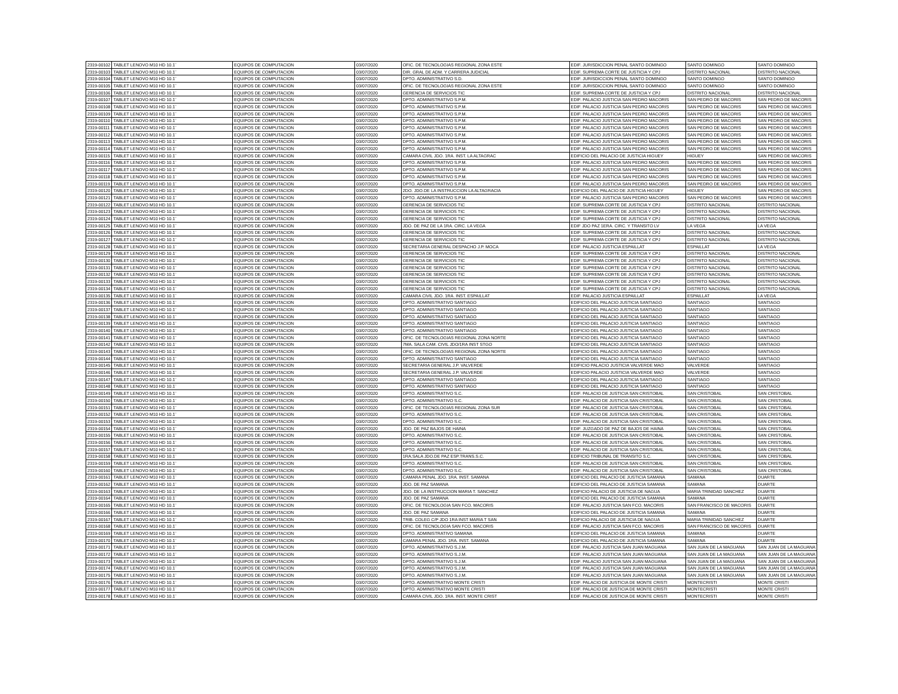| 2319-00102 | TABLET LENOVO M10 HD 10.1¨ | EQUIPOS DE COMPUTACION | 03/07/2020 | OFIC. DE TECNOLOGIAS REGIONAL ZONA ESTE | EDIF. JURISDICCION PENAL SANTO DOMINGO | SANTO DOMINGO | SANTO DOMINGO |
| 2319-00103 | TABLET LENOVO M10 HD 10.1¨ | EQUIPOS DE COMPUTACION | 03/07/2020 | DIR. GRAL DE ADM. Y CARRERA JUDICIAL | EDIF. SUPREMA CORTE DE JUSTICIA Y CPJ | DISTRITO NACIONAL | DISTRITO NACIONAL |
| 2319-00104 | TABLET LENOVO M10 HD 10.1¨ | EQUIPOS DE COMPUTACION | 03/07/2020 | DPTO. ADMINISTRATIVO S.D. | EDIF. JURISDICCION PENAL SANTO DOMINGO | SANTO DOMINGO | SANTO DOMINGO |
| 2319-00105 | TABLET LENOVO M10 HD 10.1¨ | EQUIPOS DE COMPUTACION | 03/07/2020 | OFIC. DE TECNOLOGIAS REGIONAL ZONA ESTE | EDIF. JURISDICCION PENAL SANTO DOMINGO | SANTO DOMINGO | SANTO DOMINGO |
| 2319-00106 | TABLET LENOVO M10 HD 10.1¨ | EQUIPOS DE COMPUTACION | 03/07/2020 | GERENCIA DE SERVICIOS TIC | EDIF. SUPREMA CORTE DE JUSTICIA Y CPJ | DISTRITO NACIONAL | DISTRITO NACIONAL |
| 2319-00107 | TABLET LENOVO M10 HD 10.1¨ | EQUIPOS DE COMPUTACION | 03/07/2020 | DPTO. ADMINISTRATIVO S.P.M. | EDIF. PALACIO JUSTICIA SAN PEDRO MACORIS | SAN PEDRO DE MACORIS | SAN PEDRO DE MACORIS |
| 2319-00108 | TABLET LENOVO M10 HD 10.1¨ | EQUIPOS DE COMPUTACION | 03/07/2020 | DPTO. ADMINISTRATIVO S.P.M. | EDIF. PALACIO JUSTICIA SAN PEDRO MACORIS | SAN PEDRO DE MACORIS | SAN PEDRO DE MACORIS |
| 2319-00109 | TABLET LENOVO M10 HD 10.1¨ | EQUIPOS DE COMPUTACION | 03/07/2020 | DPTO. ADMINISTRATIVO S.P.M. | EDIF. PALACIO JUSTICIA SAN PEDRO MACORIS | SAN PEDRO DE MACORIS | SAN PEDRO DE MACORIS |
| 2319-00110 | TABLET LENOVO M10 HD 10.1¨ | EQUIPOS DE COMPUTACION | 03/07/2020 | DPTO. ADMINISTRATIVO S.P.M. | EDIF. PALACIO JUSTICIA SAN PEDRO MACORIS | SAN PEDRO DE MACORIS | SAN PEDRO DE MACORIS |
| 2319-00111 | TABLET LENOVO M10 HD 10.1¨ | EQUIPOS DE COMPUTACION | 03/07/2020 | DPTO. ADMINISTRATIVO S.P.M. | EDIF. PALACIO JUSTICIA SAN PEDRO MACORIS | SAN PEDRO DE MACORIS | SAN PEDRO DE MACORIS |
| 2319-00112 | TABLET LENOVO M10 HD 10.1¨ | EQUIPOS DE COMPUTACION | 03/07/2020 | DPTO. ADMINISTRATIVO S.P.M. | EDIF. PALACIO JUSTICIA SAN PEDRO MACORIS | SAN PEDRO DE MACORIS | SAN PEDRO DE MACORIS |
| 2319-00113 | TABLET LENOVO M10 HD 10.1¨ | EQUIPOS DE COMPUTACION | 03/07/2020 | DPTO. ADMINISTRATIVO S.P.M. | EDIF. PALACIO JUSTICIA SAN PEDRO MACORIS | SAN PEDRO DE MACORIS | SAN PEDRO DE MACORIS |
| 2319-00114 | TABLET LENOVO M10 HD 10.1¨ | EQUIPOS DE COMPUTACION | 03/07/2020 | DPTO. ADMINISTRATIVO S.P.M. | EDIF. PALACIO JUSTICIA SAN PEDRO MACORIS | SAN PEDRO DE MACORIS | SAN PEDRO DE MACORIS |
| 2319-00115 | TABLET LENOVO M10 HD 10.1¨ | EQUIPOS DE COMPUTACION | 03/07/2020 | CAMARA CIVIL JDO. 1RA. INST. LA ALTAGRAC | EDIFICIO DEL PALACIO DE JUSTICIA HIGUEY | HIGUEY | SAN PEDRO DE MACORIS |
| 2319-00116 | TABLET LENOVO M10 HD 10.1¨ | EQUIPOS DE COMPUTACION | 03/07/2020 | DPTO. ADMINISTRATIVO S.P.M. | EDIF. PALACIO JUSTICIA SAN PEDRO MACORIS | SAN PEDRO DE MACORIS | SAN PEDRO DE MACORIS |
| 2319-00117 | TABLET LENOVO M10 HD 10.1¨ | EQUIPOS DE COMPUTACION | 03/07/2020 | DPTO. ADMINISTRATIVO S.P.M. | EDIF. PALACIO JUSTICIA SAN PEDRO MACORIS | SAN PEDRO DE MACORIS | SAN PEDRO DE MACORIS |
| 2319-00118 | TABLET LENOVO M10 HD 10.1¨ | EQUIPOS DE COMPUTACION | 03/07/2020 | DPTO. ADMINISTRATIVO S.P.M. | EDIF. PALACIO JUSTICIA SAN PEDRO MACORIS | SAN PEDRO DE MACORIS | SAN PEDRO DE MACORIS |
| 2319-00119 | TABLET LENOVO M10 HD 10.1¨ | EQUIPOS DE COMPUTACION | 03/07/2020 | DPTO. ADMINISTRATIVO S.P.M. | EDIF. PALACIO JUSTICIA SAN PEDRO MACORIS | SAN PEDRO DE MACORIS | SAN PEDRO DE MACORIS |
| 2319-00120 | TABLET LENOVO M10 HD 10.1¨ | EQUIPOS DE COMPUTACION | 03/07/2020 | 2DO. JDO.DE LA INSTRUCCION LA ALTAGRACIA | EDIFICIO DEL PALACIO DE JUSTICIA HIGUEY | HIGUEY | SAN PEDRO DE MACORIS |
| 2319-00121 | TABLET LENOVO M10 HD 10.1¨ | EQUIPOS DE COMPUTACION | 03/07/2020 | DPTO. ADMINISTRATIVO S.P.M. | EDIF. PALACIO JUSTICIA SAN PEDRO MACORIS | SAN PEDRO DE MACORIS | SAN PEDRO DE MACORIS |
| 2319-00122 | TABLET LENOVO M10 HD 10.1¨ | EQUIPOS DE COMPUTACION | 03/07/2020 | GERENCIA DE SERVICIOS TIC | EDIF. SUPREMA CORTE DE JUSTICIA Y CPJ | DISTRITO NACIONAL | DISTRITO NACIONAL |
| 2319-00123 | TABLET LENOVO M10 HD 10.1¨ | EQUIPOS DE COMPUTACION | 03/07/2020 | GERENCIA DE SERVICIOS TIC | EDIF. SUPREMA CORTE DE JUSTICIA Y CPJ | DISTRITO NACIONAL | DISTRITO NACIONAL |
| 2319-00124 | TABLET LENOVO M10 HD 10.1¨ | EQUIPOS DE COMPUTACION | 03/07/2020 | GERENCIA DE SERVICIOS TIC | EDIF. SUPREMA CORTE DE JUSTICIA Y CPJ | DISTRITO NACIONAL | DISTRITO NACIONAL |
| 2319-00125 | TABLET LENOVO M10 HD 10.1¨ | EQUIPOS DE COMPUTACION | 03/07/2020 | JDO. DE PAZ DE LA 1RA. CIRC. LA VEGA | EDIF JDO PAZ 1ERA. CIRC. Y TRANSITO LV | LA VEGA | LA VEGA |
| 2319-00126 | TABLET LENOVO M10 HD 10.1¨ | EQUIPOS DE COMPUTACION | 03/07/2020 | GERENCIA DE SERVICIOS TIC | EDIF. SUPREMA CORTE DE JUSTICIA Y CPJ | DISTRITO NACIONAL | DISTRITO NACIONAL |
| 2319-00127 | TABLET LENOVO M10 HD 10.1¨ | EQUIPOS DE COMPUTACION | 03/07/2020 | GERENCIA DE SERVICIOS TIC | EDIF. SUPREMA CORTE DE JUSTICIA Y CPJ | DISTRITO NACIONAL | DISTRITO NACIONAL |
| 2319-00128 | TABLET LENOVO M10 HD 10.1¨ | EQUIPOS DE COMPUTACION | 03/07/2020 | SECRETARIA GENERAL DESPACHO J.P. MOCA | EDIF. PALACIO JUSTICIA ESPAILLAT | ESPAILLAT | LA VEGA |
| 2319-00129 | TABLET LENOVO M10 HD 10.1¨ | EQUIPOS DE COMPUTACION | 03/07/2020 | GERENCIA DE SERVICIOS TIC | EDIF. SUPREMA CORTE DE JUSTICIA Y CPJ | DISTRITO NACIONAL | DISTRITO NACIONAL |
| 2319-00130 | TABLET LENOVO M10 HD 10.1¨ | EQUIPOS DE COMPUTACION | 03/07/2020 | GERENCIA DE SERVICIOS TIC | EDIF. SUPREMA CORTE DE JUSTICIA Y CPJ | DISTRITO NACIONAL | DISTRITO NACIONAL |
| 2319-00131 | TABLET LENOVO M10 HD 10.1¨ | EQUIPOS DE COMPUTACION | 03/07/2020 | GERENCIA DE SERVICIOS TIC | EDIF. SUPREMA CORTE DE JUSTICIA Y CPJ | DISTRITO NACIONAL | DISTRITO NACIONAL |
| 2319-00132 | TABLET LENOVO M10 HD 10.1¨ | EQUIPOS DE COMPUTACION | 03/07/2020 | GERENCIA DE SERVICIOS TIC | EDIF. SUPREMA CORTE DE JUSTICIA Y CPJ | DISTRITO NACIONAL | DISTRITO NACIONAL |
| 2319-00133 | TABLET LENOVO M10 HD 10.1¨ | EQUIPOS DE COMPUTACION | 03/07/2020 | GERENCIA DE SERVICIOS TIC | EDIF. SUPREMA CORTE DE JUSTICIA Y CPJ | DISTRITO NACIONAL | DISTRITO NACIONAL |
| 2319-00134 | TABLET LENOVO M10 HD 10.1¨ | EQUIPOS DE COMPUTACION | 03/07/2020 | GERENCIA DE SERVICIOS TIC | EDIF. SUPREMA CORTE DE JUSTICIA Y CPJ | DISTRITO NACIONAL | DISTRITO NACIONAL |
| 2319-00135 | TABLET LENOVO M10 HD 10.1¨ | EQUIPOS DE COMPUTACION | 03/07/2020 | CAMARA CIVIL JDO. 1RA. INST. ESPAILLAT | EDIF. PALACIO JUSTICIA ESPAILLAT | ESPAILLAT | LA VEGA |
| 2319-00136 | TABLET LENOVO M10 HD 10.1¨ | EQUIPOS DE COMPUTACION | 03/07/2020 | DPTO. ADMINISTRATIVO SANTIAGO | EDIFICIO DEL PALACIO JUSTICIA SANTIAGO | SANTIAGO | SANTIAGO |
| 2319-00137 | TABLET LENOVO M10 HD 10.1¨ | EQUIPOS DE COMPUTACION | 03/07/2020 | DPTO. ADMINISTRATIVO SANTIAGO | EDIFICIO DEL PALACIO JUSTICIA SANTIAGO | SANTIAGO | SANTIAGO |
| 2319-00138 | TABLET LENOVO M10 HD 10.1¨ | EQUIPOS DE COMPUTACION | 03/07/2020 | DPTO. ADMINISTRATIVO SANTIAGO | EDIFICIO DEL PALACIO JUSTICIA SANTIAGO | SANTIAGO | SANTIAGO |
| 2319-00139 | TABLET LENOVO M10 HD 10.1¨ | EQUIPOS DE COMPUTACION | 03/07/2020 | DPTO. ADMINISTRATIVO SANTIAGO | EDIFICIO DEL PALACIO JUSTICIA SANTIAGO | SANTIAGO | SANTIAGO |
| 2319-00140 | TABLET LENOVO M10 HD 10.1¨ | EQUIPOS DE COMPUTACION | 03/07/2020 | DPTO. ADMINISTRATIVO SANTIAGO | EDIFICIO DEL PALACIO JUSTICIA SANTIAGO | SANTIAGO | SANTIAGO |
| 2319-00141 | TABLET LENOVO M10 HD 10.1¨ | EQUIPOS DE COMPUTACION | 03/07/2020 | OFIC. DE TECNOLOGIAS REGIONAL ZONA NORTE | EDIFICIO DEL PALACIO JUSTICIA SANTIAGO | SANTIAGO | SANTIAGO |
| 2319-00142 | TABLET LENOVO M10 HD 10.1¨ | EQUIPOS DE COMPUTACION | 03/07/2020 | 7MA. SALA CAM. CIVIL JDO/1RA INST STGO | EDIFICIO DEL PALACIO JUSTICIA SANTIAGO | SANTIAGO | SANTIAGO |
| 2319-00143 | TABLET LENOVO M10 HD 10.1¨ | EQUIPOS DE COMPUTACION | 03/07/2020 | OFIC. DE TECNOLOGIAS REGIONAL ZONA NORTE | EDIFICIO DEL PALACIO JUSTICIA SANTIAGO | SANTIAGO | SANTIAGO |
| 2319-00144 | TABLET LENOVO M10 HD 10.1¨ | EQUIPOS DE COMPUTACION | 03/07/2020 | DPTO. ADMINISTRATIVO SANTIAGO | EDIFICIO DEL PALACIO JUSTICIA SANTIAGO | SANTIAGO | SANTIAGO |
| 2319-00145 | TABLET LENOVO M10 HD 10.1¨ | EQUIPOS DE COMPUTACION | 03/07/2020 | SECRETARIA GENERAL J.P. VALVERDE | EDIFICIO PALACIO JUSTICIA VALVERDE MAO | VALVERDE | SANTIAGO |
| 2319-00146 | TABLET LENOVO M10 HD 10.1¨ | EQUIPOS DE COMPUTACION | 03/07/2020 | SECRETARIA GENERAL J.P. VALVERDE | EDIFICIO PALACIO JUSTICIA VALVERDE MAO | VALVERDE | SANTIAGO |
| 2319-00147 | TABLET LENOVO M10 HD 10.1¨ | EQUIPOS DE COMPUTACION | 03/07/2020 | DPTO. ADMINISTRATIVO SANTIAGO | EDIFICIO DEL PALACIO JUSTICIA SANTIAGO | SANTIAGO | SANTIAGO |
| 2319-00148 | TABLET LENOVO M10 HD 10.1¨ | EQUIPOS DE COMPUTACION | 03/07/2020 | DPTO. ADMINISTRATIVO SANTIAGO | EDIFICIO DEL PALACIO JUSTICIA SANTIAGO | SANTIAGO | SANTIAGO |
| 2319-00149 | TABLET LENOVO M10 HD 10.1¨ | EQUIPOS DE COMPUTACION | 03/07/2020 | DPTO. ADMINISTRATIVO S.C. | EDIF. PALACIO DE JUSTICIA SAN CRISTOBAL | SAN CRISTOBAL | SAN CRISTOBAL |
| 2319-00150 | TABLET LENOVO M10 HD 10.1¨ | EQUIPOS DE COMPUTACION | 03/07/2020 | DPTO. ADMINISTRATIVO S.C. | EDIF. PALACIO DE JUSTICIA SAN CRISTOBAL | SAN CRISTOBAL | SAN CRISTOBAL |
| 2319-00151 | TABLET LENOVO M10 HD 10.1¨ | EQUIPOS DE COMPUTACION | 03/07/2020 | OFIC. DE TECNOLOGIAS REGIONAL ZONA SUR | EDIF. PALACIO DE JUSTICIA SAN CRISTOBAL | SAN CRISTOBAL | SAN CRISTOBAL |
| 2319-00152 | TABLET LENOVO M10 HD 10.1¨ | EQUIPOS DE COMPUTACION | 03/07/2020 | DPTO. ADMINISTRATIVO S.C. | EDIF. PALACIO DE JUSTICIA SAN CRISTOBAL | SAN CRISTOBAL | SAN CRISTOBAL |
| 2319-00153 | TABLET LENOVO M10 HD 10.1¨ | EQUIPOS DE COMPUTACION | 03/07/2020 | DPTO. ADMINISTRATIVO S.C. | EDIF. PALACIO DE JUSTICIA SAN CRISTOBAL | SAN CRISTOBAL | SAN CRISTOBAL |
| 2319-00154 | TABLET LENOVO M10 HD 10.1¨ | EQUIPOS DE COMPUTACION | 03/07/2020 | JDO. DE PAZ BAJOS DE HAINA | EDIF. JUZGADO DE PAZ DE BAJOS DE HAINA | SAN CRISTOBAL | SAN CRISTOBAL |
| 2319-00155 | TABLET LENOVO M10 HD 10.1¨ | EQUIPOS DE COMPUTACION | 03/07/2020 | DPTO. ADMINISTRATIVO S.C. | EDIF. PALACIO DE JUSTICIA SAN CRISTOBAL | SAN CRISTOBAL | SAN CRISTOBAL |
| 2319-00156 | TABLET LENOVO M10 HD 10.1¨ | EQUIPOS DE COMPUTACION | 03/07/2020 | DPTO. ADMINISTRATIVO S.C. | EDIF. PALACIO DE JUSTICIA SAN CRISTOBAL | SAN CRISTOBAL | SAN CRISTOBAL |
| 2319-00157 | TABLET LENOVO M10 HD 10.1¨ | EQUIPOS DE COMPUTACION | 03/07/2020 | DPTO. ADMINISTRATIVO S.C. | EDIF. PALACIO DE JUSTICIA SAN CRISTOBAL | SAN CRISTOBAL | SAN CRISTOBAL |
| 2319-00158 | TABLET LENOVO M10 HD 10.1¨ | EQUIPOS DE COMPUTACION | 03/07/2020 | 1RA.SALA JDO.DE PAZ ESP.TRANS.S.C. | EDIFICIO TRIBUNAL DE TRANSITO S.C. | SAN CRISTOBAL | SAN CRISTOBAL |
| 2319-00159 | TABLET LENOVO M10 HD 10.1¨ | EQUIPOS DE COMPUTACION | 03/07/2020 | DPTO. ADMINISTRATIVO S.C. | EDIF. PALACIO DE JUSTICIA SAN CRISTOBAL | SAN CRISTOBAL | SAN CRISTOBAL |
| 2319-00160 | TABLET LENOVO M10 HD 10.1¨ | EQUIPOS DE COMPUTACION | 03/07/2020 | DPTO. ADMINISTRATIVO S.C. | EDIF. PALACIO DE JUSTICIA SAN CRISTOBAL | SAN CRISTOBAL | SAN CRISTOBAL |
| 2319-00161 | TABLET LENOVO M10 HD 10.1¨ | EQUIPOS DE COMPUTACION | 03/07/2020 | CAMARA PENAL JDO. 1RA. INST. SAMANA | EDIFICIO DEL PALACIO DE JUSTICIA SAMANA | SAMANA | DUARTE |
| 2319-00162 | TABLET LENOVO M10 HD 10.1¨ | EQUIPOS DE COMPUTACION | 03/07/2020 | JDO. DE PAZ SAMANA | EDIFICIO DEL PALACIO DE JUSTICIA SAMANA | SAMANA | DUARTE |
| 2319-00163 | TABLET LENOVO M10 HD 10.1¨ | EQUIPOS DE COMPUTACION | 03/07/2020 | JDO. DE LA INSTRUCCION MARIA T. SANCHEZ | EDIFICIO PALACIO DE JUSTICIA DE NAGUA | MARIA TRINIDAD SANCHEZ | DUARTE |
| 2319-00164 | TABLET LENOVO M10 HD 10.1¨ | EQUIPOS DE COMPUTACION | 03/07/2020 | JDO. DE PAZ SAMANA | EDIFICIO DEL PALACIO DE JUSTICIA SAMANA | SAMANA | DUARTE |
| 2319-00165 | TABLET LENOVO M10 HD 10.1¨ | EQUIPOS DE COMPUTACION | 03/07/2020 | OFIC. DE TECNOLOGIA SAN FCO. MACORIS | EDIF. PALACIO JUSTICIA SAN FCO. MACORIS | SAN FRANCISCO DE MACORIS | DUARTE |
| 2319-00166 | TABLET LENOVO M10 HD 10.1¨ | EQUIPOS DE COMPUTACION | 03/07/2020 | JDO. DE PAZ SAMANA | EDIFICIO DEL PALACIO DE JUSTICIA SAMANA | SAMANA | DUARTE |
| 2319-00167 | TABLET LENOVO M10 HD 10.1¨ | EQUIPOS DE COMPUTACION | 03/07/2020 | TRIB. COLEG C/P JDO 1RA INST MARIA T SAN | EDIFICIO PALACIO DE JUSTICIA DE NAGUA | MARIA TRINIDAD SANCHEZ | DUARTE |
| 2319-00168 | TABLET LENOVO M10 HD 10.1¨ | EQUIPOS DE COMPUTACION | 03/07/2020 | OFIC. DE TECNOLOGIA SAN FCO. MACORIS | EDIF. PALACIO JUSTICIA SAN FCO. MACORIS | SAN FRANCISCO DE MACORIS | DUARTE |
| 2319-00169 | TABLET LENOVO M10 HD 10.1¨ | EQUIPOS DE COMPUTACION | 03/07/2020 | DPTO. ADMINISTRATIVO SAMANA | EDIFICIO DEL PALACIO DE JUSTICIA SAMANA | SAMANA | DUARTE |
| 2319-00170 | TABLET LENOVO M10 HD 10.1¨ | EQUIPOS DE COMPUTACION | 03/07/2020 | CAMARA PENAL JDO. 1RA. INST. SAMANA | EDIFICIO DEL PALACIO DE JUSTICIA SAMANA | SAMANA | DUARTE |
| 2319-00171 | TABLET LENOVO M10 HD 10.1¨ | EQUIPOS DE COMPUTACION | 03/07/2020 | DPTO. ADMINISTRATIVO S.J.M. | EDIF. PALACIO JUSTICIA SAN JUAN MAGUANA | SAN JUAN DE LA MAGUANA | SAN JUAN DE LA MAGUANA |
| 2319-00172 | TABLET LENOVO M10 HD 10.1¨ | EQUIPOS DE COMPUTACION | 03/07/2020 | DPTO. ADMINISTRATIVO S.J.M. | EDIF. PALACIO JUSTICIA SAN JUAN MAGUANA | SAN JUAN DE LA MAGUANA | SAN JUAN DE LA MAGUANA |
| 2319-00173 | TABLET LENOVO M10 HD 10.1¨ | EQUIPOS DE COMPUTACION | 03/07/2020 | DPTO. ADMINISTRATIVO S.J.M. | EDIF. PALACIO JUSTICIA SAN JUAN MAGUANA | SAN JUAN DE LA MAGUANA | SAN JUAN DE LA MAGUANA |
| 2319-00174 | TABLET LENOVO M10 HD 10.1¨ | EQUIPOS DE COMPUTACION | 03/07/2020 | DPTO. ADMINISTRATIVO S.J.M. | EDIF. PALACIO JUSTICIA SAN JUAN MAGUANA | SAN JUAN DE LA MAGUANA | SAN JUAN DE LA MAGUANA |
| 2319-00175 | TABLET LENOVO M10 HD 10.1¨ | EQUIPOS DE COMPUTACION | 03/07/2020 | DPTO. ADMINISTRATIVO S.J.M. | EDIF. PALACIO JUSTICIA SAN JUAN MAGUANA | SAN JUAN DE LA MAGUANA | SAN JUAN DE LA MAGUANA |
| 2319-00176 | TABLET LENOVO M10 HD 10.1¨ | EQUIPOS DE COMPUTACION | 03/07/2020 | DPTO. ADMINISTRATIVO MONTE CRISTI | EDIF. PALACIO DE JUSTICIA DE MONTE CRISTI | MONTECRISTI | MONTE CRISTI |
| 2319-00177 | TABLET LENOVO M10 HD 10.1¨ | EQUIPOS DE COMPUTACION | 03/07/2020 | DPTO. ADMINISTRATIVO MONTE CRISTI | EDIF. PALACIO DE JUSTICIA DE MONTE CRISTI | MONTECRISTI | MONTE CRISTI |
| 2319-00178 | TABLET LENOVO M10 HD 10.1¨ | EQUIPOS DE COMPUTACION | 03/07/2020 | CAMARA CIVIL JDO. 1RA. INST. MONTE CRIST | EDIF. PALACIO DE JUSTICIA DE MONTE CRISTI | MONTECRISTI | MONTE CRISTI |